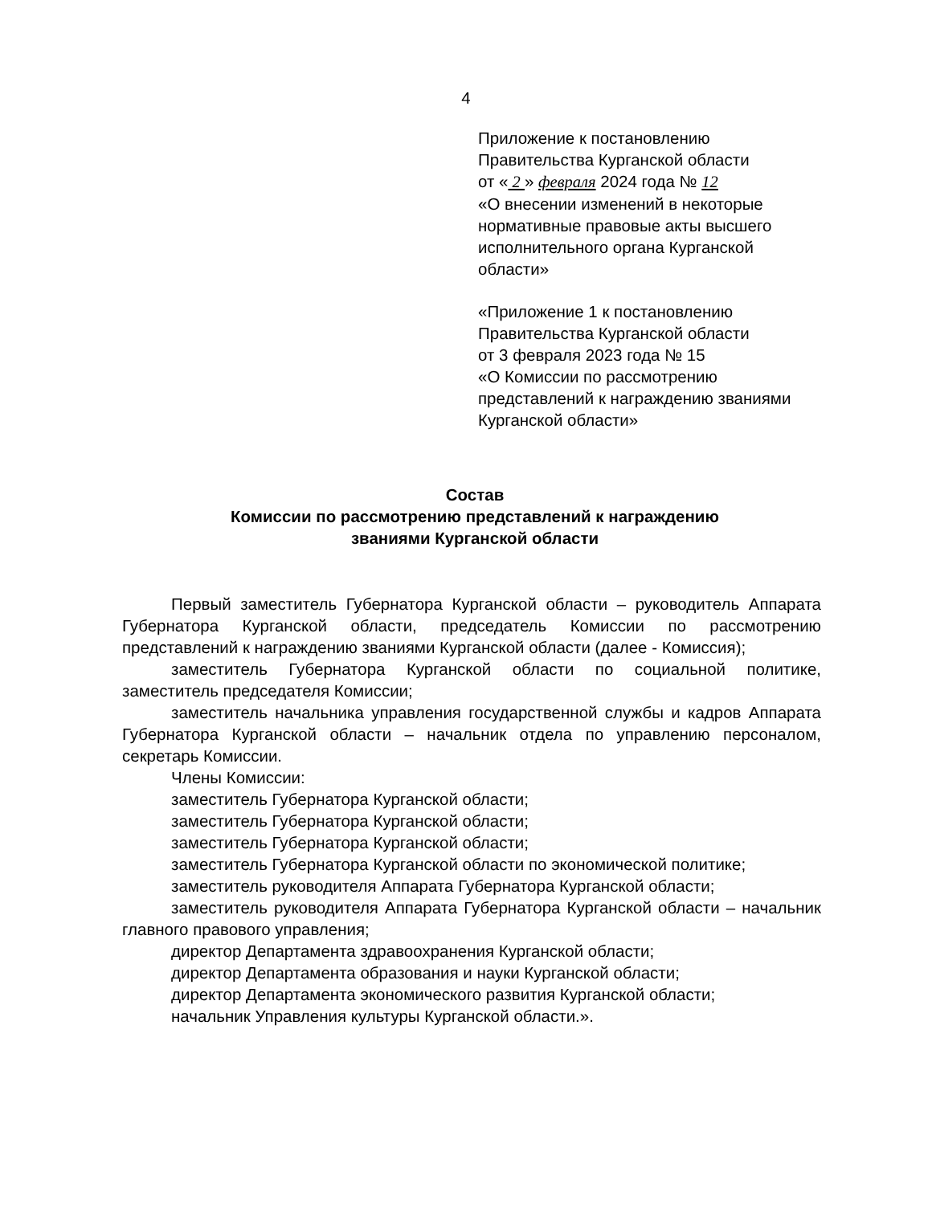4
Приложение к постановлению
Правительства Курганской области
от « 2 » февраля 2024 года № 12
«О внесении изменений в некоторые нормативные правовые акты высшего исполнительного органа Курганской области»
«Приложение 1 к постановлению
Правительства Курганской области
от 3 февраля 2023 года № 15
«О Комиссии по рассмотрению представлений к награждению званиями Курганской области»
Состав
Комиссии по рассмотрению представлений к награждению
званиями Курганской области
Первый заместитель Губернатора Курганской области – руководитель Аппарата Губернатора Курганской области, председатель Комиссии по рассмотрению представлений к награждению званиями Курганской области (далее - Комиссия);
заместитель Губернатора Курганской области по социальной политике, заместитель председателя Комиссии;
заместитель начальника управления государственной службы и кадров Аппарата Губернатора Курганской области – начальник отдела по управлению персоналом, секретарь Комиссии.
Члены Комиссии:
заместитель Губернатора Курганской области;
заместитель Губернатора Курганской области;
заместитель Губернатора Курганской области;
заместитель Губернатора Курганской области по экономической политике;
заместитель руководителя Аппарата Губернатора Курганской области;
заместитель руководителя Аппарата Губернатора Курганской области – начальник главного правового управления;
директор Департамента здравоохранения Курганской области;
директор Департамента образования и науки Курганской области;
директор Департамента экономического развития Курганской области;
начальник Управления культуры Курганской области.».